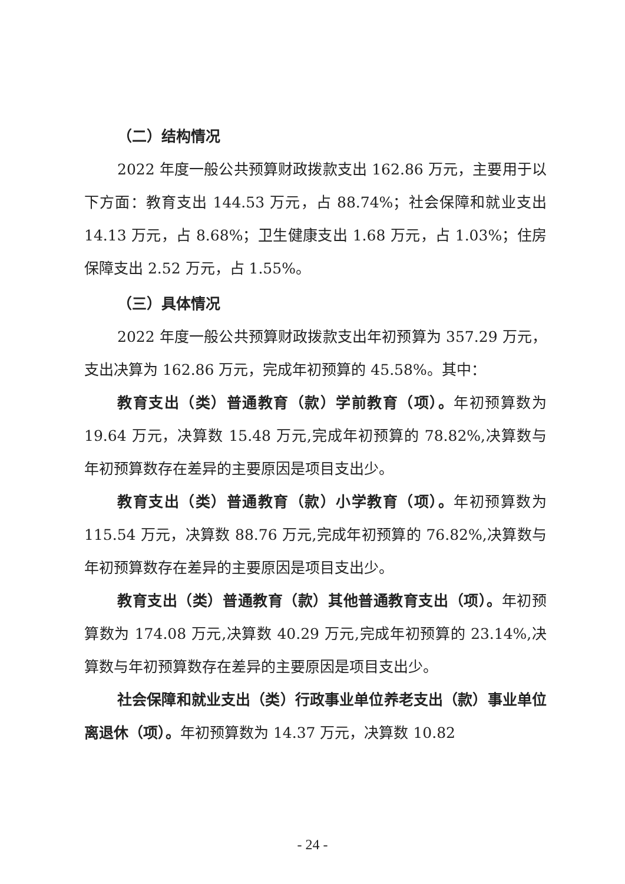（二）结构情况
2022 年度一般公共预算财政拨款支出 162.86 万元，主要用于以下方面：教育支出 144.53 万元，占 88.74%；社会保障和就业支出 14.13 万元，占 8.68%；卫生健康支出 1.68 万元，占 1.03%；住房保障支出 2.52 万元，占 1.55%。
（三）具体情况
2022 年度一般公共预算财政拨款支出年初预算为 357.29 万元，支出决算为 162.86 万元，完成年初预算的 45.58%。其中：
教育支出（类）普通教育（款）学前教育（项）。年初预算数为 19.64 万元，决算数 15.48 万元,完成年初预算的 78.82%,决算数与年初预算数存在差异的主要原因是项目支出少。
教育支出（类）普通教育（款）小学教育（项）。年初预算数为 115.54 万元，决算数 88.76 万元,完成年初预算的 76.82%,决算数与年初预算数存在差异的主要原因是项目支出少。
教育支出（类）普通教育（款）其他普通教育支出（项）。年初预算数为 174.08 万元,决算数 40.29 万元,完成年初预算的 23.14%,决算数与年初预算数存在差异的主要原因是项目支出少。
社会保障和就业支出（类）行政事业单位养老支出（款）事业单位离退休（项）。年初预算数为 14.37 万元，决算数 10.82
- 24 -